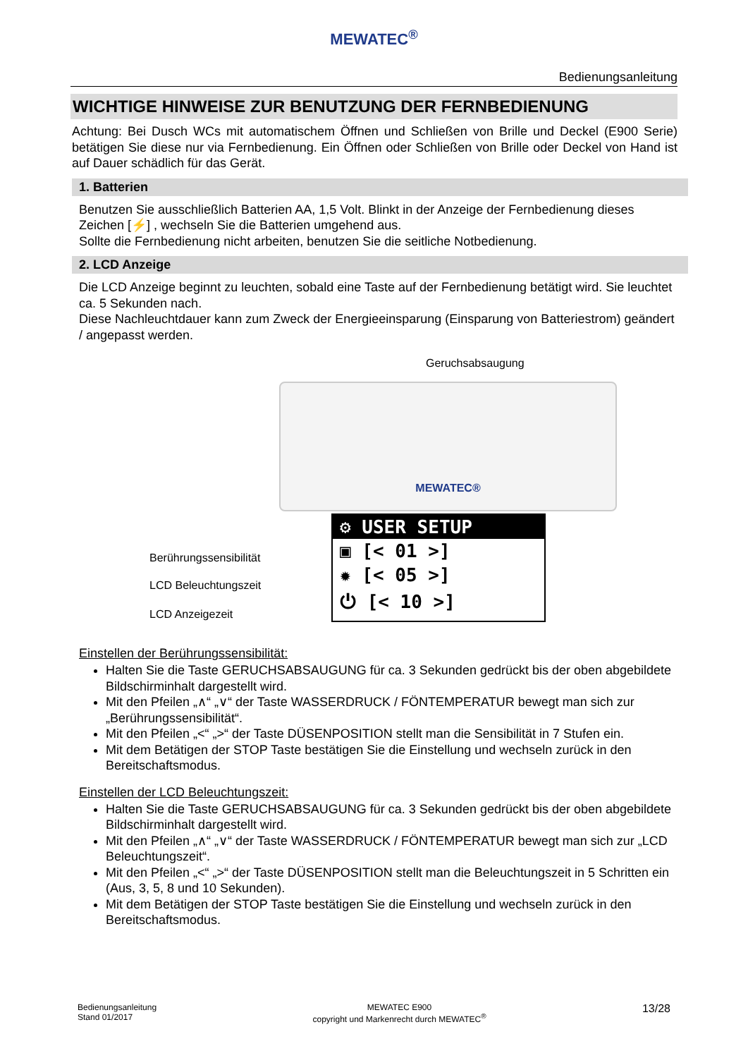MEWATEC<sup>®</sup>
Bedienungsanleitung
WICHTIGE HINWEISE ZUR BENUTZUNG DER FERNBEDIENUNG
Achtung: Bei Dusch WCs mit automatischem Öffnen und Schließen von Brille und Deckel (E900 Serie) betätigen Sie diese nur via Fernbedienung. Ein Öffnen oder Schließen von Brille oder Deckel von Hand ist auf Dauer schädlich für das Gerät.
1. Batterien
Benutzen Sie ausschließlich Batterien AA, 1,5 Volt. Blinkt in der Anzeige der Fernbedienung dieses Zeichen [⚡] , wechseln Sie die Batterien umgehend aus.
Sollte die Fernbedienung nicht arbeiten, benutzen Sie die seitliche Notbedienung.
2. LCD Anzeige
Die LCD Anzeige beginnt zu leuchten, sobald eine Taste auf der Fernbedienung betätigt wird. Sie leuchtet ca. 5 Sekunden nach.
Diese Nachleuchtdauer kann zum Zweck der Energieeinsparung (Einsparung von Batteriestrom) geändert / angepasst werden.
Geruchsabsaugung
MEWATEC®
⚙ USER SETUP
▣ [< 01 >]
✹ [< 05 >]
⏻ [< 10 >]
Berührungssensibilität
LCD Beleuchtungszeit
LCD Anzeigezeit
Einstellen der Berührungssensibilität:
Halten Sie die Taste GERUCHSABSAUGUNG für ca. 3 Sekunden gedrückt bis der oben abgebildete Bildschirminhalt dargestellt wird.
Mit den Pfeilen „∧“ „∨“ der Taste WASSERDRUCK / FÖNTEMPERATUR bewegt man sich zur „Berührungssensibilität“.
Mit den Pfeilen „<“ „>“ der Taste DÜSENPOSITION stellt man die Sensibilität in 7 Stufen ein.
Mit dem Betätigen der STOP Taste bestätigen Sie die Einstellung und wechseln zurück in den Bereitschaftsmodus.
Einstellen der LCD Beleuchtungszeit:
Halten Sie die Taste GERUCHSABSAUGUNG für ca. 3 Sekunden gedrückt bis der oben abgebildete Bildschirminhalt dargestellt wird.
Mit den Pfeilen „∧“ „∨“ der Taste WASSERDRUCK / FÖNTEMPERATUR bewegt man sich zur „LCD Beleuchtungszeit“.
Mit den Pfeilen „<“ „>“ der Taste DÜSENPOSITION stellt man die Beleuchtungszeit in 5 Schritten ein (Aus, 3, 5, 8 und 10 Sekunden).
Mit dem Betätigen der STOP Taste bestätigen Sie die Einstellung und wechseln zurück in den Bereitschaftsmodus.
Bedienungsanleitung
Stand 01/2017
MEWATEC E900
copyright und Markenrecht durch MEWATEC<sup>®</sup>
13/28